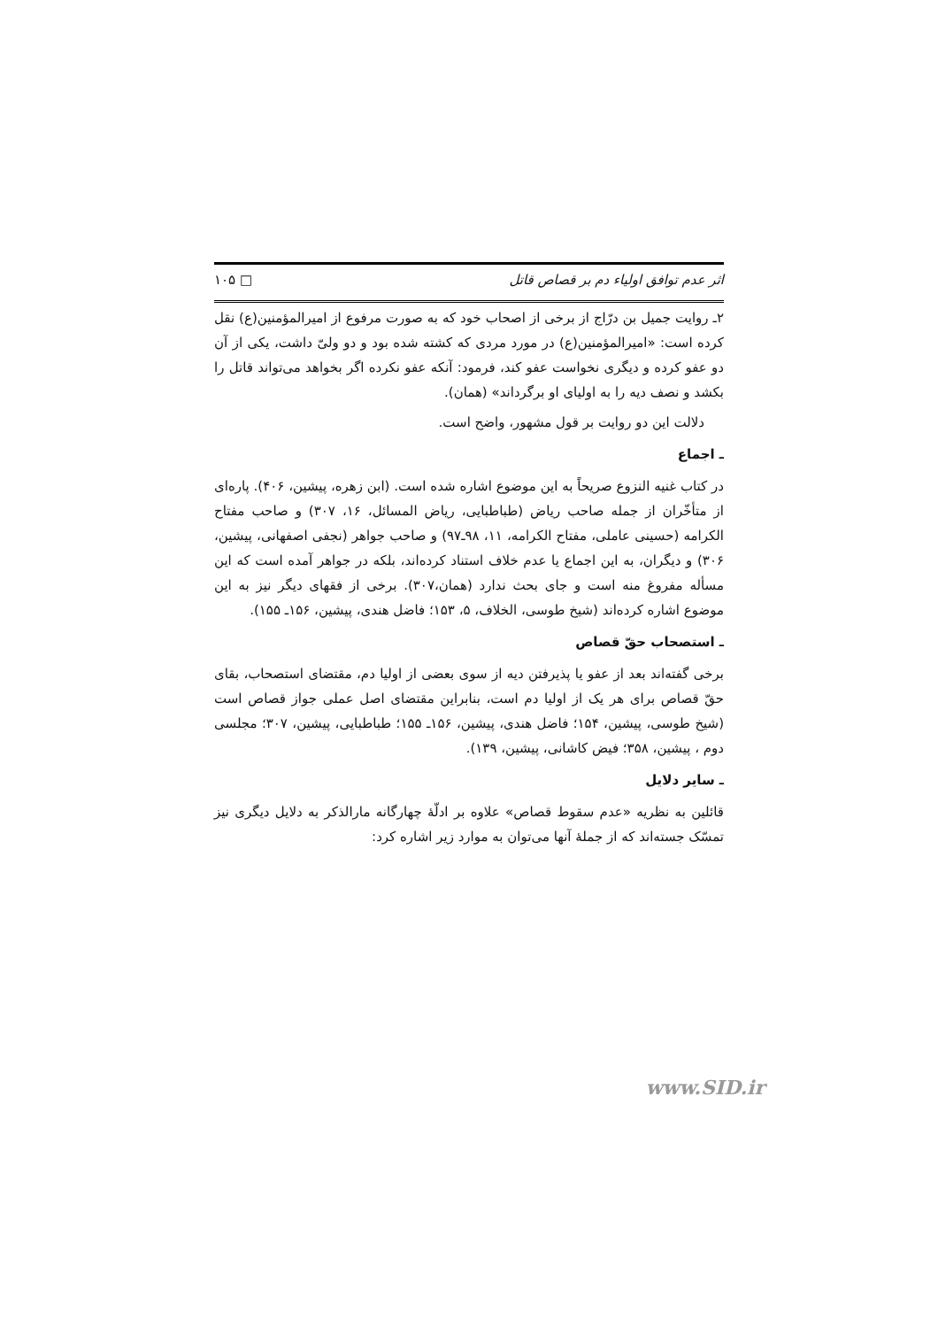اثر عدم توافق اولیاء دم بر قصاص قاتل □ ۱۰۵
۲ـ روایت جمیل بن درّاج از برخی از اصحاب خود که به صورت مرفوع از امیرالمؤمنین(ع) نقل کرده است: «امیرالمؤمنین(ع) در مورد مردی که کشته شده بود و دو ولیّ داشت، یکی از آن دو عفو کرده و دیگری نخواست عفو کند، فرمود: آنکه عفو نکرده اگر بخواهد می‌تواند قاتل را بکشد و نصف دیه را به اولیای او برگرداند» (همان).
دلالت این دو روایت بر قول مشهور، واضح است.
ـ اجماع
در کتاب غنیه النزوع صریحاً به این موضوع اشاره شده است. (ابن زهره، پیشین، ۴۰۶). پاره‌ای از متأخّران از جمله صاحب ریاض (طباطبایی، ریاض المسائل، ۱۶، ۳۰۷) و صاحب مفتاح الکرامه (حسینی عاملی، مفتاح الکرامه، ۱۱، ۹۸ـ۹۷) و صاحب جواهر (نجفی اصفهانی، پیشین، ۳۰۶) و دیگران، به این اجماع یا عدم خلاف استناد کرده‌اند، بلکه در جواهر آمده است که این مسأله مفروغ منه است و جای بحث ندارد (همان،۳۰۷). برخی از فقهای دیگر نیز به این موضوع اشاره کرده‌اند (شیخ طوسی، الخلاف، ۵، ۱۵۳؛ فاضل هندی، پیشین، ۱۵۶ـ ۱۵۵).
ـ استصحاب حقّ قصاص
برخی گفته‌اند بعد از عفو یا پذیرفتن دیه از سوی بعضی از اولیا دم، مقتضای استصحاب، بقای حقّ قصاص برای هر یک از اولیا دم است، بنابراین مقتضای اصل عملی جواز قصاص است (شیخ طوسی، پیشین، ۱۵۴؛ فاضل هندی، پیشین، ۱۵۶ـ ۱۵۵؛ طباطبایی، پیشین، ۳۰۷؛ مجلسی دوم ، پیشین، ۳۵۸؛ فیض کاشانی، پیشین، ۱۳۹).
ـ سایر دلایل
قائلین به نظریه «عدم سقوط قصاص» علاوه بر ادلّهٔ چهارگانه مارالذکر به دلایل دیگری نیز تمسّک جسته‌اند که از جملهٔ آنها می‌توان به موارد زیر اشاره کرد:
www.SID.ir